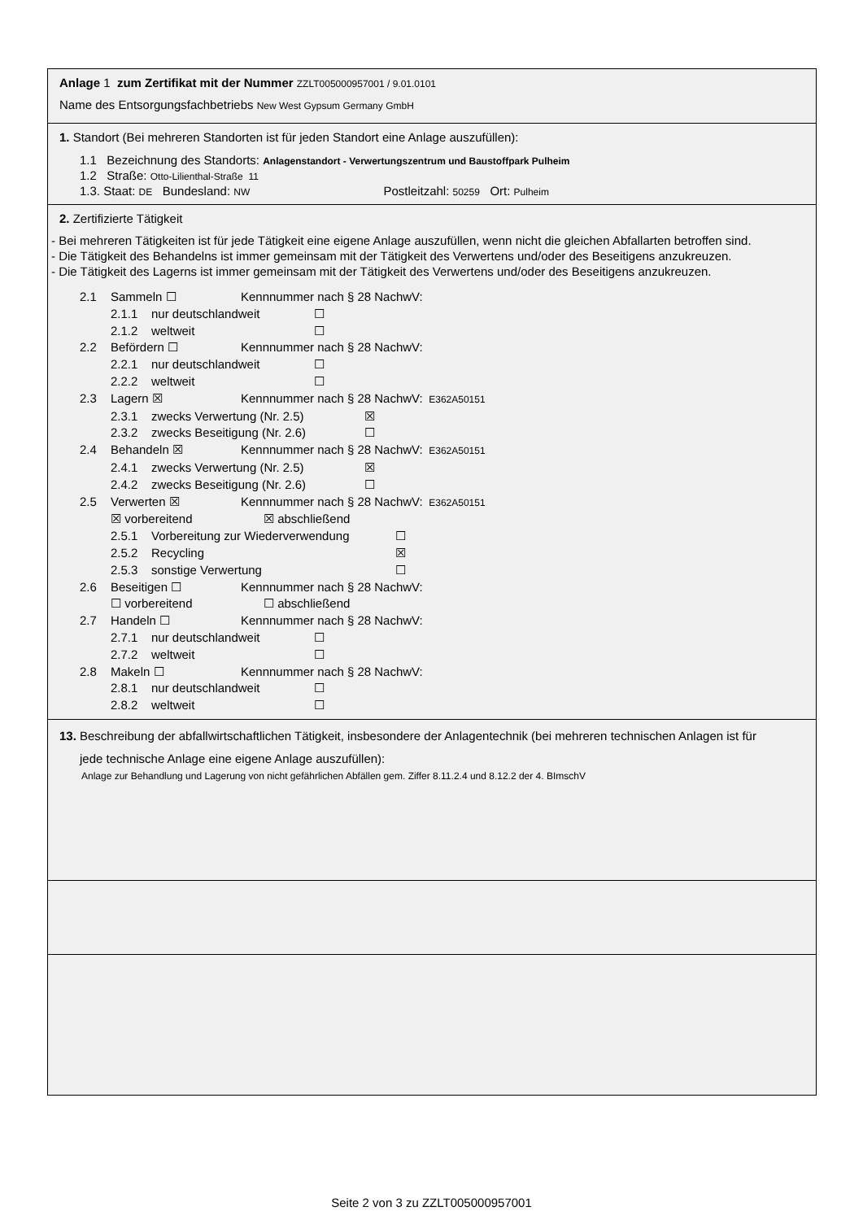Anlage 1 zum Zertifikat mit der Nummer ZZLT005000957001 / 9.01.0101
Name des Entsorgungsfachbetriebs New West Gypsum Germany GmbH
1. Standort (Bei mehreren Standorten ist für jeden Standort eine Anlage auszufüllen):
1.1 Bezeichnung des Standorts: Anlagenstandort - Verwertungszentrum und Baustoffpark Pulheim
1.2 Straße: Otto-Lilienthal-Straße 11
1.3. Staat: DE Bundesland: NW Postleitzahl: 50259 Ort: Pulheim
2. Zertifizierte Tätigkeit
- Bei mehreren Tätigkeiten ist für jede Tätigkeit eine eigene Anlage auszufüllen, wenn nicht die gleichen Abfallarten betroffen sind.
- Die Tätigkeit des Behandelns ist immer gemeinsam mit der Tätigkeit des Verwertens und/oder des Beseitigens anzukreuzen.
- Die Tätigkeit des Lagerns ist immer gemeinsam mit der Tätigkeit des Verwertens und/oder des Beseitigens anzukreuzen.
2.1 Sammeln ☐ Kennnummer nach § 28 NachwV:
2.1.1 nur deutschlandweit ☐
2.1.2 weltweit ☐
2.2 Befördern ☐ Kennnummer nach § 28 NachwV:
2.2.1 nur deutschlandweit ☐
2.2.2 weltweit ☐
2.3 Lagern ☒ Kennnummer nach § 28 NachwV: E362A50151
2.3.1 zwecks Verwertung (Nr. 2.5) ☒
2.3.2 zwecks Beseitigung (Nr. 2.6) ☐
2.4 Behandeln ☒ Kennnummer nach § 28 NachwV: E362A50151
2.4.1 zwecks Verwertung (Nr. 2.5) ☒
2.4.2 zwecks Beseitigung (Nr. 2.6) ☐
2.5 Verwerten ☒ Kennnummer nach § 28 NachwV: E362A50151
☒ vorbereitend ☒ abschließend
2.5.1 Vorbereitung zur Wiederverwendung ☐
2.5.2 Recycling ☒
2.5.3 sonstige Verwertung ☐
2.6 Beseitigen ☐ Kennnummer nach § 28 NachwV:
☐ vorbereitend ☐ abschließend
2.7 Handeln ☐ Kennnummer nach § 28 NachwV:
2.7.1 nur deutschlandweit ☐
2.7.2 weltweit ☐
2.8 Makeln ☐ Kennnummer nach § 28 NachwV:
2.8.1 nur deutschlandweit ☐
2.8.2 weltweit ☐
1 3. Beschreibung der abfallwirtschaftlichen Tätigkeit, insbesondere der Anlagentechnik (bei mehreren technischen Anlagen ist für
jede technische Anlage eine eigene Anlage auszufüllen):
Anlage zur Behandlung und Lagerung von nicht gefährlichen Abfällen gem. Ziffer 8.11.2.4 und 8.12.2 der 4. BImschV
Seite 2 von 3 zu ZZLT005000957001